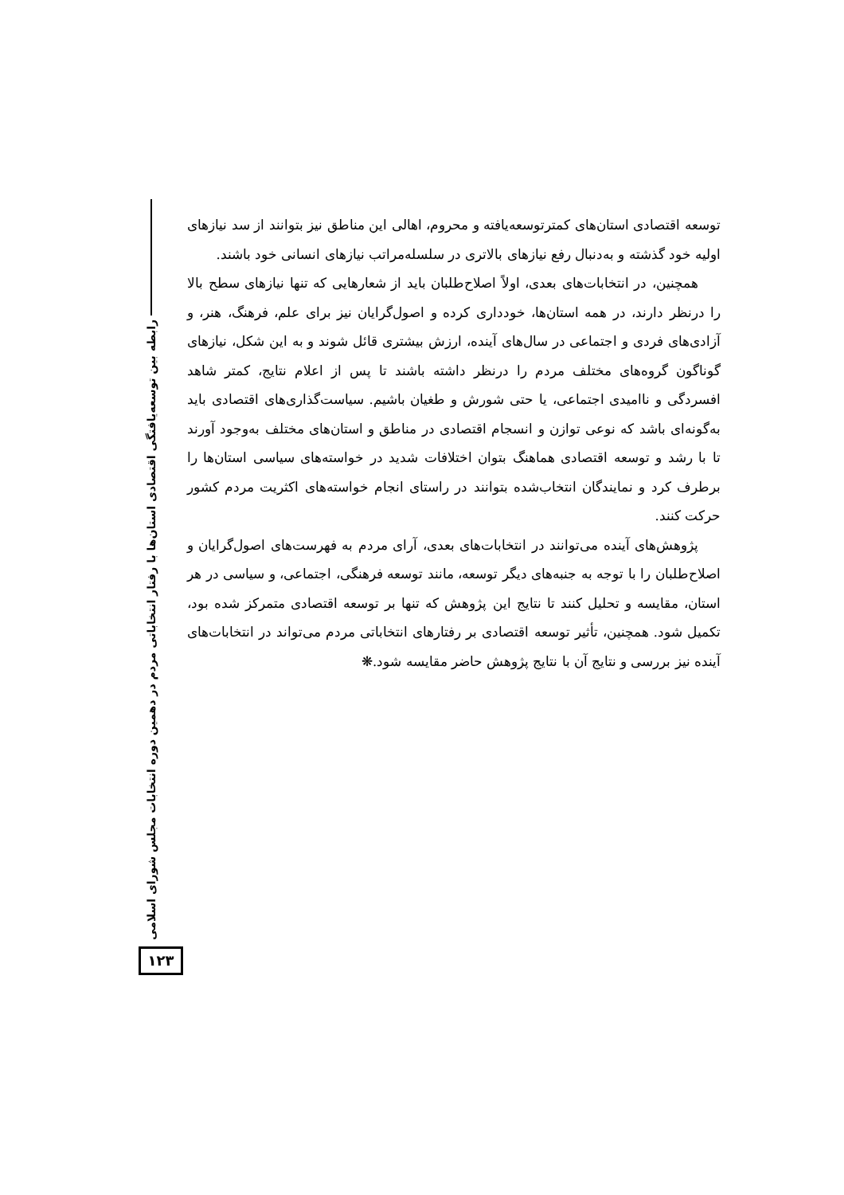توسعه اقتصادی استان‌های کمترتوسعه‌یافته و محروم، اهالی این مناطق نیز بتوانند از سد نیازهای اولیه خود گذشته و به‌دنبال رفع نیازهای بالاتری در سلسله‌مراتب نیازهای انسانی خود باشند.
همچنین، در انتخابات‌های بعدی، اولاً اصلاح‌طلبان باید از شعارهایی که تنها نیازهای سطح بالا را درنظر دارند، در همه استان‌ها، خودداری کرده و اصول‌گرایان نیز برای علم، فرهنگ، هنر، و آزادی‌های فردی و اجتماعی در سال‌های آینده، ارزش بیشتری قائل شوند و به این شکل، نیازهای گوناگون گروه‌های مختلف مردم را درنظر داشته باشند تا پس از اعلام نتایج، کمتر شاهد افسردگی و ناامیدی اجتماعی، یا حتی شورش و طغیان باشیم. سیاست‌گذاری‌های اقتصادی باید به‌گونه‌ای باشد که نوعی توازن و انسجام اقتصادی در مناطق و استان‌های مختلف به‌وجود آورند تا با رشد و توسعه اقتصادی هماهنگ بتوان اختلافات شدید در خواسته‌های سیاسی استان‌ها را برطرف کرد و نمایندگان انتخاب‌شده بتوانند در راستای انجام خواسته‌های اکثریت مردم کشور حرکت کنند.
پژوهش‌های آینده می‌توانند در انتخابات‌های بعدی، آرای مردم به فهرست‌های اصول‌گرایان و اصلاح‌طلبان را با توجه به جنبه‌های دیگر توسعه، مانند توسعه فرهنگی، اجتماعی، و سیاسی در هر استان، مقایسه و تحلیل کنند تا نتایج این پژوهش که تنها بر توسعه اقتصادی متمرکز شده بود، تکمیل شود. همچنین، تأثیر توسعه اقتصادی بر رفتارهای انتخاباتی مردم می‌تواند در انتخابات‌های آینده نیز بررسی و نتایج آن با نتایج پژوهش حاضر مقایسه شود.❋
رابطه بین توسعه‌یافتگی اقتصادی استان‌ها با رفتار انتخاباتی مردم در دهمین دوره انتخابات مجلس شورای اسلامی
۱۲۳